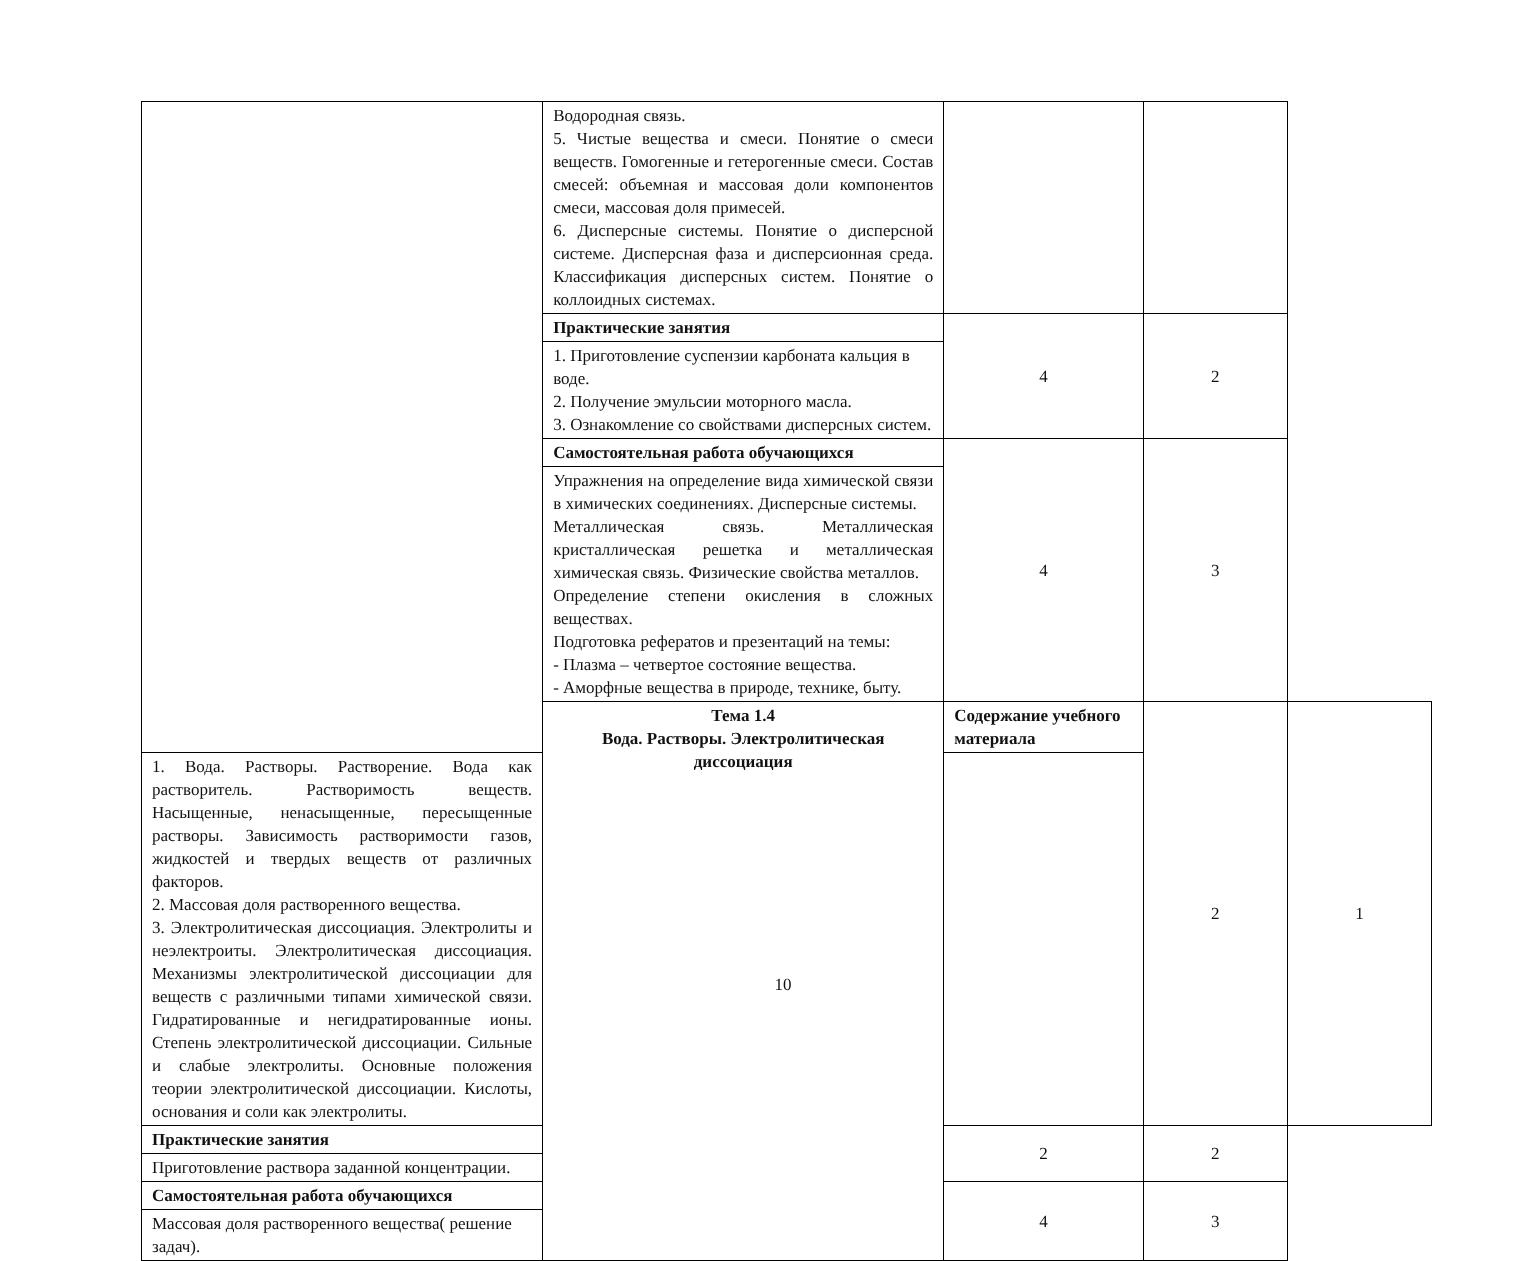| | Водородная связь. 5. Чистые вещества и смеси. Понятие о смеси веществ. Гомогенные и гетерогенные смеси. Состав смесей: объемная и массовая доли компонентов смеси, массовая доля примесей. 6. Дисперсные системы. Понятие о дисперсной системе. Дисперсная фаза и дисперсионная среда. Классификация дисперсных систем. Понятие о коллоидных системах. | | | |
| | Практические занятия | 4 | 2 | |
| | 1. Приготовление суспензии карбоната кальция в воде. 2. Получение эмульсии моторного масла. 3. Ознакомление со свойствами дисперсных систем. | | | |
| | Самостоятельная работа обучающихся | 4 | 3 | |
| | Упражнения на определение вида химической связи в химических соединениях. Дисперсные системы. Металлическая связь. Металлическая кристаллическая решетка и металлическая химическая связь. Физические свойства металлов. Определение степени окисления в сложных веществах. Подготовка рефератов и презентаций на темы: - Плазма – четвертое состояние вещества. - Аморфные вещества в природе, технике, быту. | | | |
| | Тема 1.4 Вода. Растворы. Электролитическая диссоциация | Содержание учебного материала | 2 | 1 |
| 1. Вода. Растворы. Растворение. Вода как растворитель. Растворимость веществ. Насыщенные, ненасыщенные, пересыщенные растворы. Зависимость растворимости газов, жидкостей и твердых веществ от различных факторов. 2. Массовая доля растворенного вещества. 3. Электролитическая диссоциация. Электролиты и неэлектроиты. Электролитическая диссоциация. Механизмы электролитической диссоциации для веществ с различными типами химической связи. Гидратированные и негидратированные ионы. Степень электролитической диссоциации. Сильные и слабые электролиты. Основные положения теории электролитической диссоциации. Кислоты, основания и соли как электролиты. | | | | |
| Практические занятия | | 2 | 2 | |
| Приготовление раствора заданной концентрации. | | | | |
| Самостоятельная работа обучающихся | | 4 | 3 | |
| Массовая доля растворенного вещества( решение задач). | | | | |
10